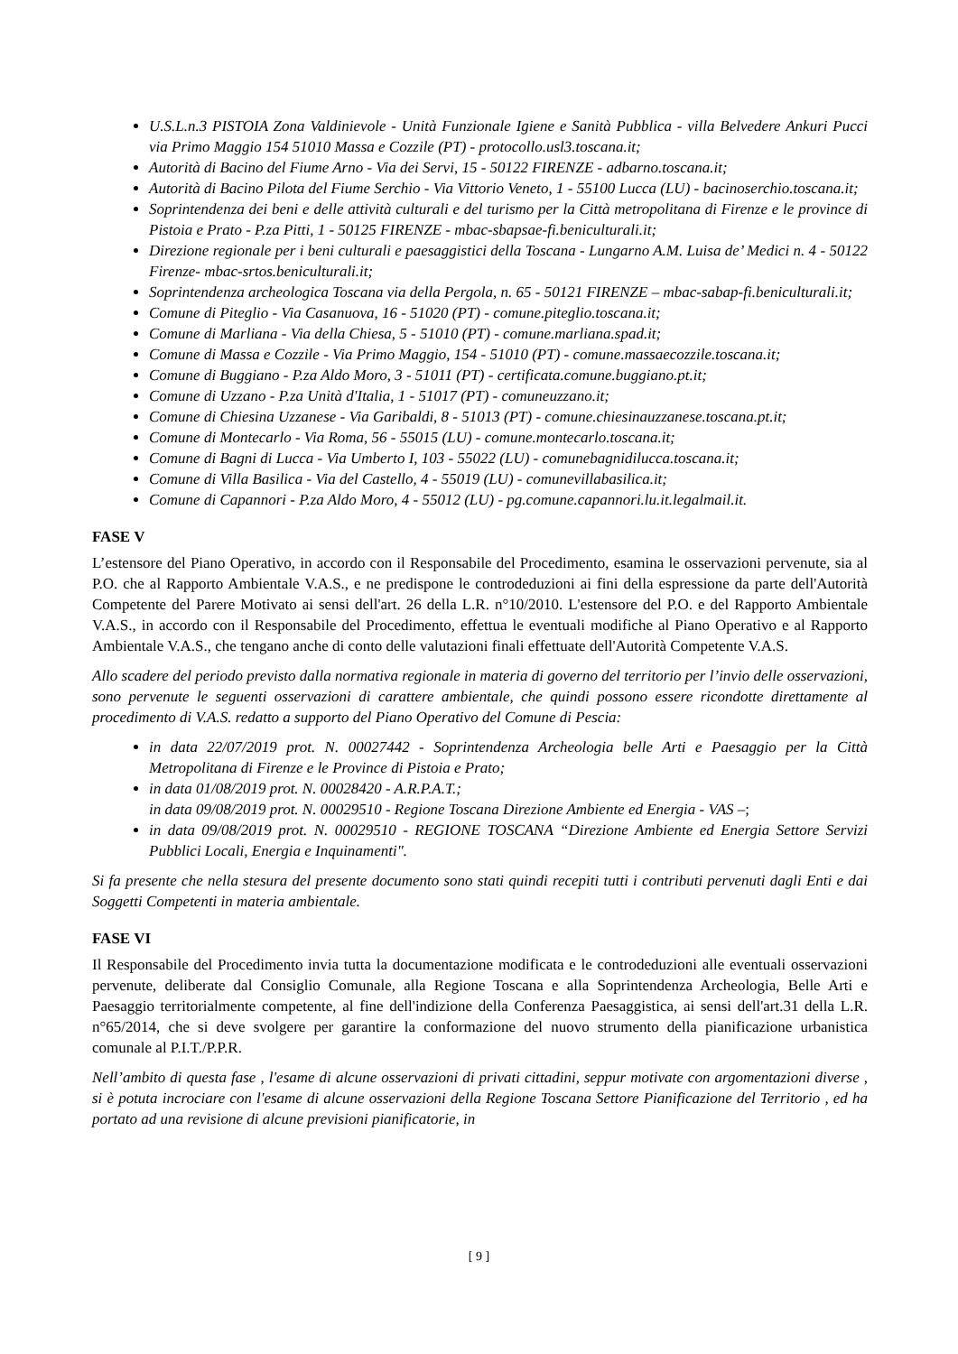U.S.L.n.3 PISTOIA Zona Valdinievole - Unità Funzionale Igiene e Sanità Pubblica - villa Belvedere Ankuri Pucci via Primo Maggio 154 51010 Massa e Cozzile (PT) - protocollo.usl3.toscana.it;
Autorità di Bacino del Fiume Arno - Via dei Servi, 15 - 50122 FIRENZE - adbarno.toscana.it;
Autorità di Bacino Pilota del Fiume Serchio - Via Vittorio Veneto, 1 - 55100 Lucca (LU) - bacinoserchio.toscana.it;
Soprintendenza dei beni e delle attività culturali e del turismo per la Città metropolitana di Firenze e le province di Pistoia e Prato - P.za Pitti, 1 - 50125 FIRENZE - mbac-sbapsae-fi.beniculturali.it;
Direzione regionale per i beni culturali e paesaggistici della Toscana - Lungarno A.M. Luisa de’ Medici n. 4 - 50122 Firenze- mbac-srtos.beniculturali.it;
Soprintendenza archeologica Toscana via della Pergola, n. 65 - 50121 FIRENZE – mbac-sabap-fi.beniculturali.it;
Comune di Piteglio - Via Casanuova, 16 - 51020 (PT) - comune.piteglio.toscana.it;
Comune di Marliana - Via della Chiesa, 5 - 51010 (PT) - comune.marliana.spad.it;
Comune di Massa e Cozzile - Via Primo Maggio, 154 - 51010 (PT) - comune.massaecozzile.toscana.it;
Comune di Buggiano - P.za Aldo Moro, 3 - 51011 (PT) - certificata.comune.buggiano.pt.it;
Comune di Uzzano - P.za Unità d'Italia, 1 - 51017 (PT) - comuneuzzano.it;
Comune di Chiesina Uzzanese - Via Garibaldi, 8 - 51013 (PT) - comune.chiesinauzzanese.toscana.pt.it;
Comune di Montecarlo - Via Roma, 56 - 55015 (LU) - comune.montecarlo.toscana.it;
Comune di Bagni di Lucca - Via Umberto I, 103 - 55022 (LU) - comunebagnidilucca.toscana.it;
Comune di Villa Basilica - Via del Castello, 4 - 55019 (LU) - comunevillabasilica.it;
Comune di Capannori - P.za Aldo Moro, 4 - 55012 (LU) - pg.comune.capannori.lu.it.legalmail.it.
FASE V
L’estensore del Piano Operativo, in accordo con il Responsabile del Procedimento, esamina le osservazioni pervenute, sia al P.O. che al Rapporto Ambientale V.A.S., e ne predispone le controdeduzioni ai fini della espressione da parte dell'Autorità Competente del Parere Motivato ai sensi dell'art. 26 della L.R. n°10/2010. L'estensore del P.O. e del Rapporto Ambientale V.A.S., in accordo con il Responsabile del Procedimento, effettua le eventuali modifiche al Piano Operativo e al Rapporto Ambientale V.A.S., che tengano anche di conto delle valutazioni finali effettuate dell'Autorità Competente V.A.S.
Allo scadere del periodo previsto dalla normativa regionale in materia di governo del territorio per l’invio delle osservazioni, sono pervenute le seguenti osservazioni di carattere ambientale, che quindi possono essere ricondotte direttamente al procedimento di V.A.S. redatto a supporto del Piano Operativo del Comune di Pescia:
in data 22/07/2019 prot. N. 00027442 - Soprintendenza Archeologia belle Arti e Paesaggio per la Città Metropolitana di Firenze e le Province di Pistoia e Prato;
in data 01/08/2019 prot. N. 00028420 - A.R.P.A.T.;
in data 09/08/2019 prot. N. 00029510 - Regione Toscana Direzione Ambiente ed Energia - VAS –;
in data 09/08/2019 prot. N. 00029510 - REGIONE TOSCANA “Direzione Ambiente ed Energia Settore Servizi Pubblici Locali, Energia e Inquinamenti".
Si fa presente che nella stesura del presente documento sono stati quindi recepiti tutti i contributi pervenuti dagli Enti e dai Soggetti Competenti in materia ambientale.
FASE VI
Il Responsabile del Procedimento invia tutta la documentazione modificata e le controdeduzioni alle eventuali osservazioni pervenute, deliberate dal Consiglio Comunale, alla Regione Toscana e alla Soprintendenza Archeologia, Belle Arti e Paesaggio territorialmente competente, al fine dell'indizione della Conferenza Paesaggistica, ai sensi dell'art.31 della L.R. n°65/2014, che si deve svolgere per garantire la conformazione del nuovo strumento della pianificazione urbanistica comunale al P.I.T./P.P.R.
Nell’ambito di questa fase , l'esame di alcune osservazioni di privati cittadini, seppur motivate con argomentazioni diverse , si è potuta incrociare con l'esame di alcune osservazioni della Regione Toscana Settore Pianificazione del Territorio , ed ha portato ad una revisione di alcune previsioni pianificatorie, in
[ 9 ]